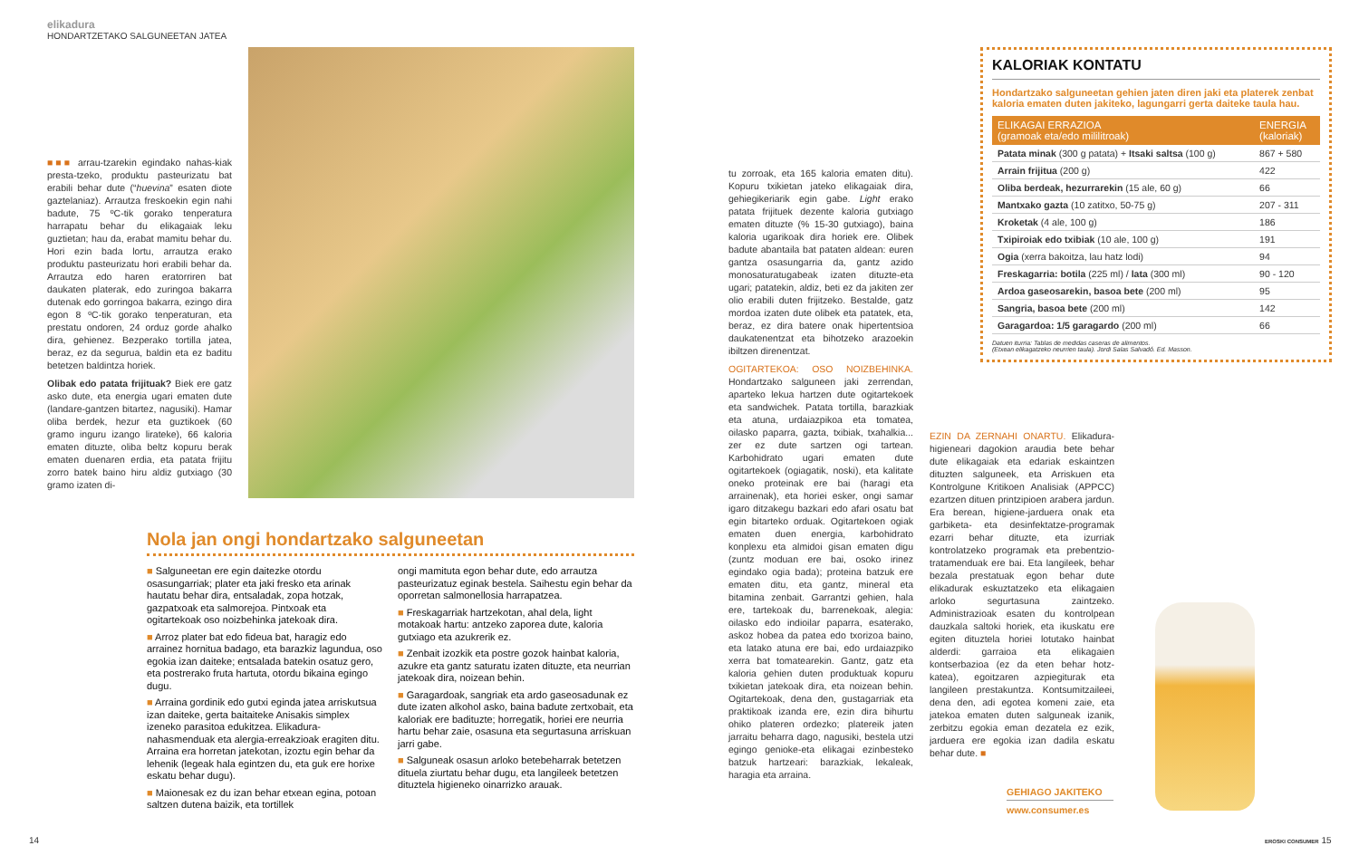elikadura
HONDARTZETAKO SALGUNEETAN JATEA
■■■ arrau-tzarekin egindako nahas-kiak presta-tzeko, produktu pasteurizatu bat erabili behar dute (“huevina” esaten diote gaztelaniaz). Arrautza freskoekin egin nahi badute, 75 ºC-tik gorako tenperatura harrapatu behar du elikagaiak leku guztietan; hau da, erabat mamitu behar du. Hori ezin bada lortu, arrautza erako produktu pasteurizatu hori erabili behar da. Arrautza edo haren eratorriren bat daukaten platerak, edo zuringoa bakarra dutenak edo gorringoa bakarra, ezingo dira egon 8 ºC-tik gorako tenperaturan, eta prestatu ondoren, 24 orduz gorde ahalko dira, gehienez. Bezperako tortilla jatea, beraz, ez da segurua, baldin eta ez baditu betetzen baldintza horiek.
Olibak edo patata frijituak? Biek ere gatz asko dute, eta energia ugari ematen dute (landare-gantzen bitartez, nagusiki). Hamar oliba berdek, hezur eta guztikoek (60 gramo inguru izango lirateke), 66 kaloria ematen dituzte, oliba beltz kopuru berak ematen duenaren erdia, eta patata frijitu zorro batek baino hiru aldiz gutxiago (30 gramo izaten di-
Nola jan ongi hondartzako salguneetan
■ Salguneetan ere egin daitezke otordu osasungarriak; plater eta jaki fresko eta arinak hautatu behar dira, entsaladak, zopa hotzak, gazpatxoak eta salmorejoa. Pintxoak eta ogitartekoak oso noizbehinka jatekoak dira.
■ Arroz plater bat edo fideua bat, haragiz edo arrainez hornitua badago, eta barazkiz lagundua, oso egokia izan daiteke; entsalada batekin osatuz gero, eta postrerako fruta hartuta, otordu bikaina egingo dugu.
■ Arraina gordinik edo gutxi eginda jatea arriskutsua izan daiteke, gerta baitaiteke Anisakis simplex izeneko parasitoa edukitzea. Elikadura-nahasmenduak eta alergia-erreakzioak eragiten ditu. Arraina era horretan jatekotan, izoztu egin behar da lehenik (legeak hala egintzen du, eta guk ere horixe eskatu behar dugu).
■ Maionesak ez du izan behar etxean egina, potoan saltzen dutena baizik, eta tortillek
ongi mamituta egon behar dute, edo arrautza pasteurizatuz eginak bestela. Saihestu egin behar da oporretan salmonellosia harrapatzea.
■ Freskagarriak hartzekotan, ahal dela, light motakoak hartu: antzeko zaporea dute, kaloria gutxiago eta azukrerik ez.
■ Zenbait izozkik eta postre gozok hainbat kaloria, azukre eta gantz saturatu izaten dituzte, eta neurrian jatekoak dira, noizean behin.
■ Garagardoak, sangriak eta ardo gaseosadunak ez dute izaten alkohol asko, baina badute zertxobait, eta kaloriak ere badituzte; horregatik, horiei ere neurria hartu behar zaie, osasuna eta segurtasuna arriskuan jarri gabe.
■ Salguneak osasun arloko betebeharrak betetzen dituela ziurtatu behar dugu, eta langileek betetzen dituztela higieneko oinarrizko arauak.
14
tu zorroak, eta 165 kaloria ematen ditu). Kopuru txikietan jateko elikagaiak dira, gehiegikeriarik egin gabe. Light erako patata frijituek dezente kaloria gutxiago ematen dituzte (% 15-30 gutxiago), baina kaloria ugarikoak dira horiek ere. Olibek badute abantaila bat pataten aldean: euren gantza osasungarria da, gantz azido monosaturatugabeak izaten dituzte-eta ugari; patatekin, aldiz, beti ez da jakiten zer olio erabili duten frijitzeko. Bestalde, gatz mordoa izaten dute olibek eta patatek, eta, beraz, ez dira batere onak hipertentsioa daukatenentzat eta bihotzeko arazoekin ibiltzen direnentzat.
OGITARTEKOA: OSO NOIZBEHINKA. Hondartzako salguneen jaki zerrendan, aparteko lekua hartzen dute ogitartekoek eta sandwichek. Patata tortilla, barazkiak eta atuna, urdaiazpikoa eta tomatea, oilasko paparra, gazta, txibiak, txahalkia... zer ez dute sartzen ogi tartean. Karbohidrato ugari ematen dute ogitartekoek (ogiagatik, noski), eta kalitate oneko proteinak ere bai (haragi eta arrainenak), eta horiei esker, ongi samar igaro ditzakegu bazkari edo afari osatu bat egin bitarteko orduak. Ogitartekoen ogiak ematen duen energia, karbohidrato konplexu eta almidoi gisan ematen digu (zuntz moduan ere bai, osoko irinez egindako ogia bada); proteina batzuk ere ematen ditu, eta gantz, mineral eta bitamina zenbait. Garrantzi gehien, hala ere, tartekoak du, barrenekoak, alegia: oilasko edo indioilar paparra, esaterako, askoz hobea da patea edo txorizoa baino, eta latako atuna ere bai, edo urdaiazpiko xerra bat tomatearekin. Gantz, gatz eta kaloria gehien duten produktuak kopuru txikietan jatekoak dira, eta noizean behin. Ogitartekoak, dena den, gustagarriak eta praktikoak izanda ere, ezin dira bihurtu ohiko plateren ordezko; platereik jaten jarraitu beharra dago, nagusiki, bestela utzi egingo genioke-eta elikagai ezinbesteko batzuk hartzeari: barazkiak, lekaleak, haragia eta arraina.
KALORIAK KONTATU
Hondartzako salguneetan gehien jaten diren jaki eta platerek zenbat kaloria ematen duten jakiteko, lagungarri gerta daiteke taula hau.
| ELIKAGAI ERRAZIOA (gramoak eta/edo mililitroak) | ENERGIA (kaloriak) |
| --- | --- |
| Patata minak (300 g patata) + Itsaki saltsa (100 g) | 867 + 580 |
| Arrain frijitua (200 g) | 422 |
| Oliba berdeak, hezurrarekin (15 ale, 60 g) | 66 |
| Mantxako gazta (10 zatitxo, 50-75 g) | 207 - 311 |
| Kroketak (4 ale, 100 g) | 186 |
| Txipiroiak edo txibiak (10 ale, 100 g) | 191 |
| Ogia (xerra bakoitza, lau hatz lodi) | 94 |
| Freskagarria: botila (225 ml) / lata (300 ml) | 90 - 120 |
| Ardoa gaseosarekin, basoa bete (200 ml) | 95 |
| Sangria, basoa bete (200 ml) | 142 |
| Garagardoa: 1/5 garagardo (200 ml) | 66 |
Datuen iturria: Tablas de medidas caseras de alimentos.
(Etxean elikagatzeko neurrien taula). Jordi Salas Salvadó. Ed. Masson.
EZIN DA ZERNAHI ONARTU. Elikadura-higieneari dagokion araudia bete behar dute elikagaiak eta edariak eskaintzen dituzten salguneek, eta Arriskuen eta Kontrolgune Kritikoen Analisiak (APPCC) ezartzen dituen printzipioen arabera jardun. Era berean, higiene-jarduera onak eta garbiketa- eta desinfektatze-programak ezarri behar dituzte, eta izurriak kontrolatzeko programak eta prebentzio-tratamenduak ere bai. Eta langileek, behar bezala prestatuak egon behar dute elikadurak eskuztatzeko eta elikagaien arloko segurtasuna zaintzeko. Administrazioak esaten du kontrolpean dauzkala saltoki horiek, eta ikuskatu ere egiten dituztela horiei lotutako hainbat alderdi: garraioa eta elikagaien kontserbazioa (ez da eten behar hotz-katea), egoitzaren azpiegiturak eta langileen prestakuntza. Kontsumitzaileei, dena den, adi egotea komeni zaie, eta jatekoa ematen duten salguneak izanik, zerbitzu egokia eman dezatela ez ezik, jarduera ere egokia izan dadila eskatu behar dute. ■
GEHIAGO JAKITEKO
www.consumer.es
EROSKI CONSUMER 15